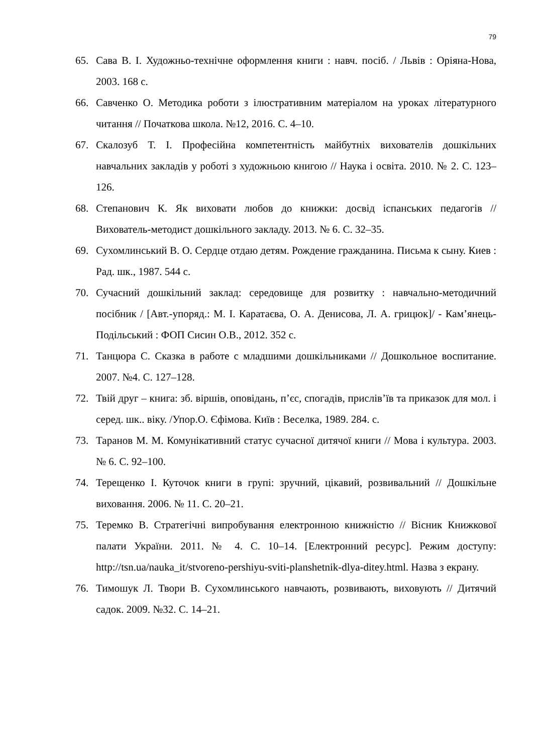79
65. Сава В. І. Художньо-технічне оформлення книги : навч. посіб. / Львів : Оріяна-Нова, 2003. 168 с.
66. Савченко О. Методика роботи з ілюстративним матеріалом на уроках літературного читання // Початкова школа. №12, 2016. С. 4–10.
67. Скалозуб Т. І. Професійна компетентність майбутніх вихователів дошкільних навчальних закладів у роботі з художньою книгою // Наука і освіта. 2010. № 2. С. 123–126.
68. Степанович К. Як виховати любов до книжки: досвід іспанських педагогів // Вихователь-методист дошкільного закладу. 2013. № 6. С. 32–35.
69. Сухомлинський В. О. Сердце отдаю детям. Рождение гражданина. Письма к сыну. Киев : Рад. шк., 1987. 544 с.
70. Сучасний дошкільний заклад: середовище для розвитку : навчально-методичний посібник / [Авт.-упоряд.: М. І. Каратаєва, О. А. Денисова, Л. А. грицюк]/ - Кам’янець-Подільський : ФОП Сисин О.В., 2012. 352 с.
71. Танцюра С. Сказка в работе с младшими дошкільниками // Дошкольное воспитание. 2007. №4. С. 127–128.
72. Твій друг – книга: зб. віршів, оповідань, п’єс, спогадів, прислів’їв та приказок для мол. і серед. шк.. віку. /Упор.О. Єфімова. Київ : Веселка, 1989. 284. с.
73. Таранов М. М. Комунікативний статус сучасної дитячої книги // Мова і культура. 2003. № 6. С. 92–100.
74. Терещенко І. Куточок книги в групі: зручний, цікавий, розвивальний // Дошкільне виховання. 2006. № 11. С. 20–21.
75. Теремко В. Стратегічні випробування електронною книжністю // Вісник Книжкової палати України. 2011. № 4. С. 10–14. [Електронний ресурс]. Режим доступу: http://tsn.ua/nauka_it/stvoreno-pershiyu-sviti-planshetnik-dlya-ditey.html. Назва з екрану.
76. Тимошук Л. Твори В. Сухомлинського навчають, розвивають, виховують // Дитячий садок. 2009. №32. С. 14–21.